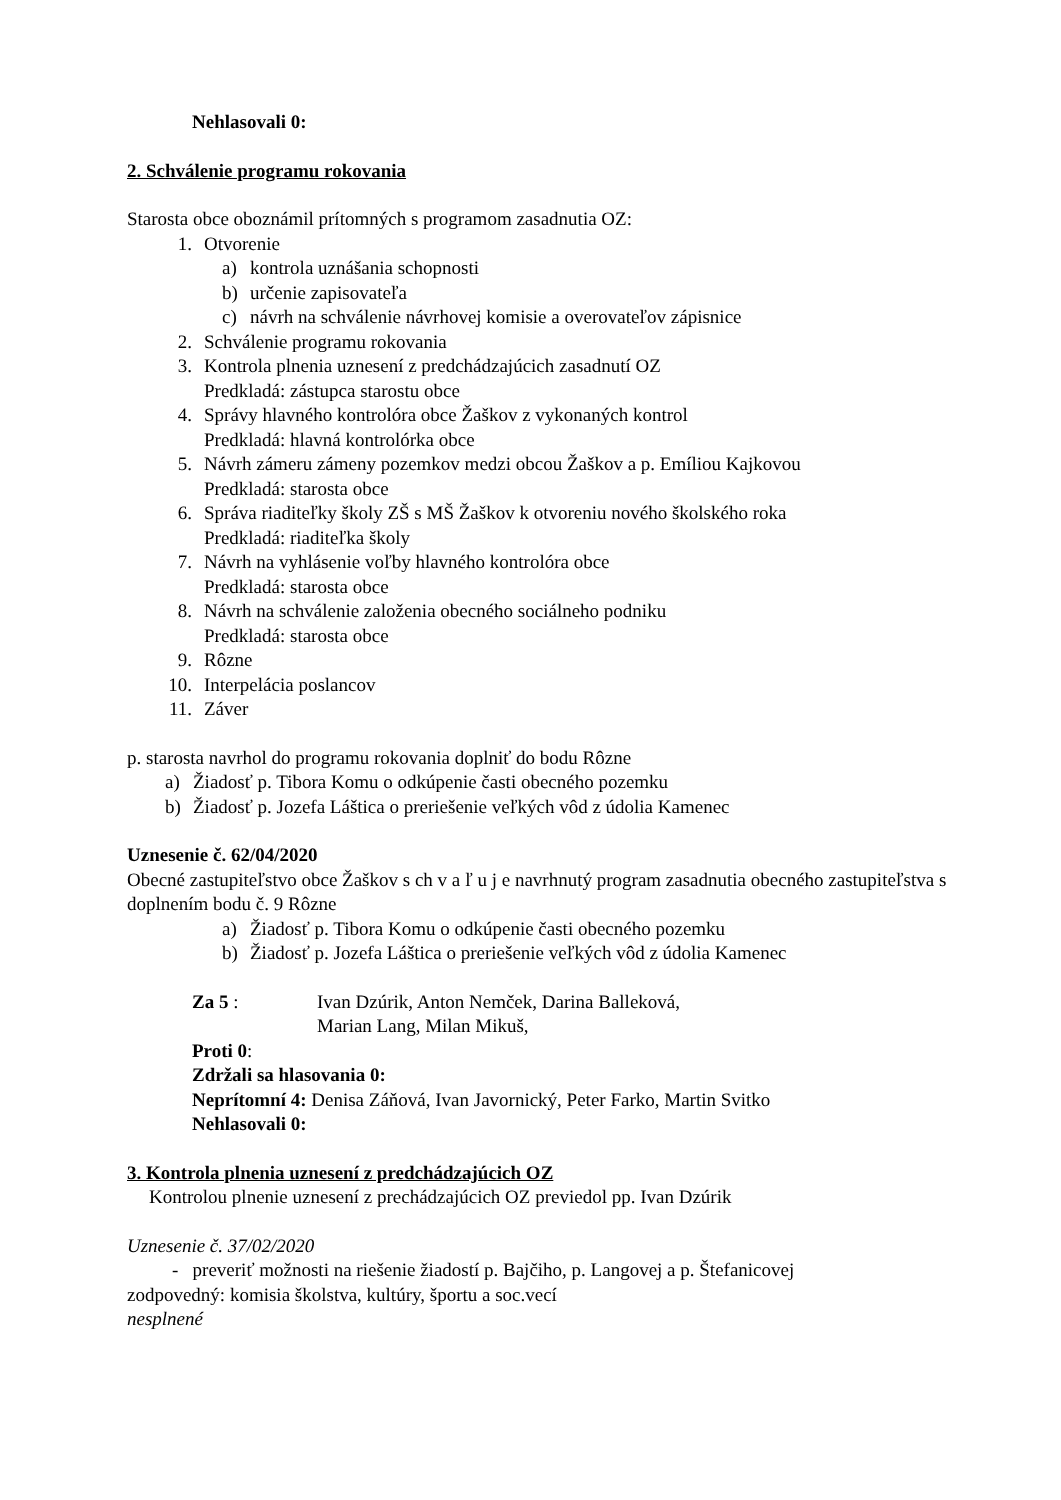Nehlasovali 0:
2. Schválenie programu rokovania
Starosta obce oboznámil prítomných s programom zasadnutia OZ:
1. Otvorenie
a) kontrola uznášania schopnosti
b) určenie zapisovateľa
c) návrh na schválenie návrhovej komisie a overovateľov zápisnice
2. Schválenie programu rokovania
3. Kontrola plnenia uznesení z predchádzajúcich zasadnutí OZ
Predkladá: zástupca starostu obce
4. Správy hlavného kontrolóra obce Žaškov z vykonaných kontrol
Predkladá: hlavná kontrolórka obce
5. Návrh zámeru zámeny pozemkov medzi obcou Žaškov a p. Emíliou Kajkovou
Predkladá: starosta obce
6. Správa riaditeľky školy ZŠ s MŠ Žaškov k otvoreniu nového školského roka
Predkladá: riaditeľka školy
7. Návrh na vyhlásenie voľby hlavného kontrolóra obce
Predkladá: starosta obce
8. Návrh na schválenie založenia obecného sociálneho podniku
Predkladá: starosta obce
9. Rôzne
10. Interpelácia poslancov
11. Záver
p. starosta navrhol do programu rokovania doplniť do bodu Rôzne
a) Žiadosť p. Tibora Komu o odkúpenie časti obecného pozemku
b) Žiadosť p. Jozefa Láštica o preriešenie veľkých vôd z údolia Kamenec
Uznesenie č. 62/04/2020
Obecné zastupiteľstvo obce Žaškov s ch v a ľ u j e navrhnutý program zasadnutia obecného zastupiteľstva s doplnením bodu č. 9 Rôzne
a) Žiadosť p. Tibora Komu o odkúpenie časti obecného pozemku
b) Žiadosť p. Jozefa Láštica o preriešenie veľkých vôd z údolia Kamenec
Za 5 : Ivan Dzúrik, Anton Nemček, Darina Balleková,
Marian Lang, Milan Mikuš,
Proti 0:
Zdržali sa hlasovania 0:
Neprítomní 4: Denisa Záňová, Ivan Javornický, Peter Farko, Martin Svitko
Nehlasovali 0:
3. Kontrola plnenia uznesení z predchádzajúcich OZ
Kontrolou plnenie uznesení z prechádzajúcich OZ previedol pp. Ivan Dzúrik
Uznesenie č. 37/02/2020
- preveriť možnosti na riešenie žiadostí p. Bajčiho, p. Langovej a p. Štefanicovej
zodpovedný: komisia školstva, kultúry, športu a soc.vecí
nesplnené